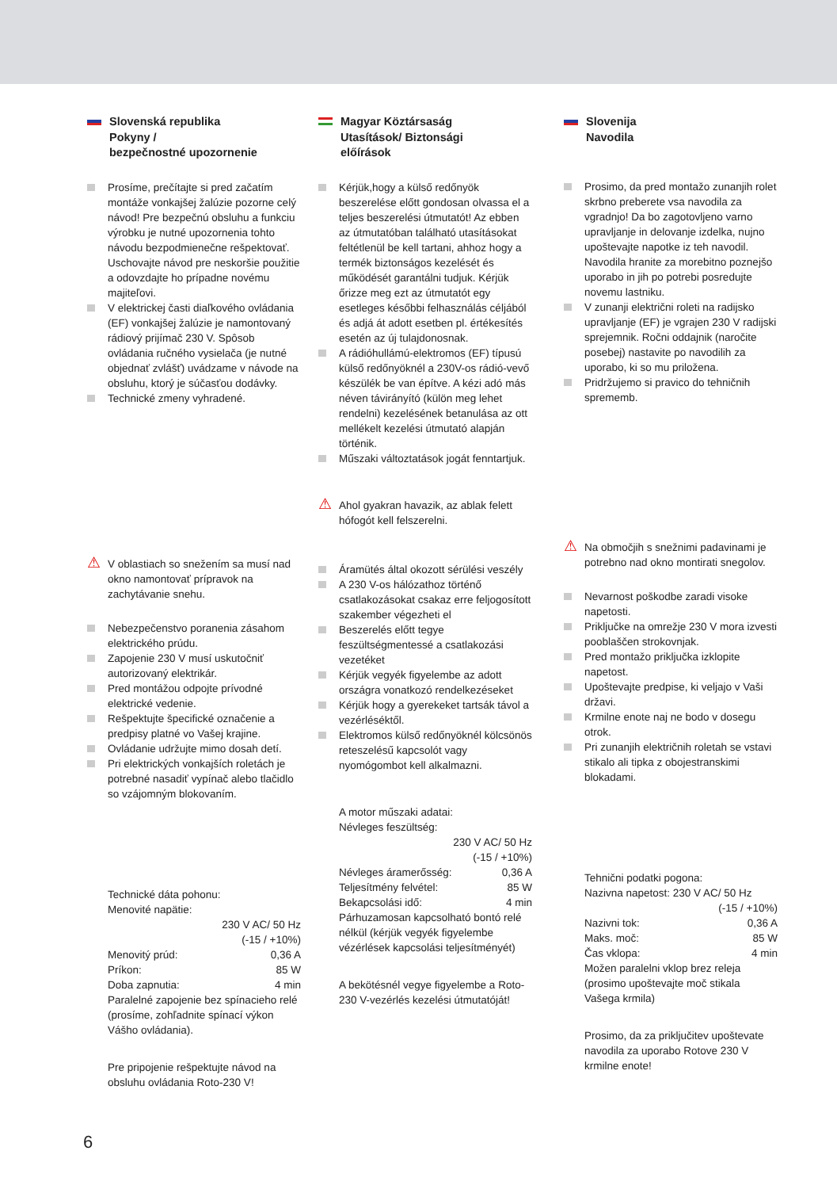Slovenská republika
Pokyny /
bezpečnostné upozornenie
Prosíme, prečítajte si pred začatím montáže vonkajšej žalúzie pozorne celý návod! Pre bezpečnú obsluhu a funkciu výrobku je nutné upozornenia tohto návodu bezpodmienečne rešpektovať. Uschovajte návod pre neskoršie použitie a odovzdajte ho prípadne novému majiteľovi.
V elektrickej časti diaľkového ovládania (EF) vonkajšej žalúzie je namontovaný rádiový prijímač 230 V. Spôsob ovládania ručného vysielača (je nutné objednať zvlášť) uvádzame v návode na obsluhu, ktorý je súčasťou dodávky.
Technické zmeny vyhradené.
⚠ V oblastiach so snežením sa musí nad okno namontovať prípravok na zachytávanie snehu.
Nebezpečenstvo poranenia zásahom elektrického prúdu.
Zapojenie 230 V musí uskutočniť autorizovaný elektrikár.
Pred montážou odpojte prívodné elektrické vedenie.
Rešpektujte špecifické označenie a predpisy platné vo Vašej krajine.
Ovládanie udržujte mimo dosah detí.
Pri elektrických vonkajších roletách je potrebné nasadiť vypínač alebo tlačidlo so vzájomným blokovaním.
Technické dáta pohonu:
Menovité napätie:
230 V AC/ 50 Hz
(-15 / +10%)
Menovitý prúd: 0,36 A
Príkon: 85 W
Doba zapnutia: 4 min
Paralelné zapojenie bez spínacieho relé (prosíme, zohľadnite spínací výkon Vášho ovládania).
Pre pripojenie rešpektujte návod na obsluhu ovládania Roto-230 V!
Magyar Köztársaság
Utasítások/ Biztonsági
előírások
Kérjük,hogy a külső redőnyök beszerelése előtt gondosan olvassa el a teljes beszerelési útmutatót! Az ebben az útmutatóban található utasításokat feltétlenül be kell tartani, ahhoz hogy a termék biztonságos kezelését és működését garantálni tudjuk. Kérjük őrizze meg ezt az útmutatót egy esetleges későbbi felhasználás céljából és adjá át adott esetben pl. értékesítés esetén az új tulajdonosnak.
A rádióhullámú-elektromos (EF) típusú külső redőnyöknél a 230V-os rádió-vevő készülék be van építve. A kézi adó más néven távirányító (külön meg lehet rendelni) kezelésének betanulása az ott mellékelt kezelési útmutató alapján történik.
Műszaki változtatások jogát fenntartjuk.
⚠ Ahol gyakran havazik, az ablak felett hófogót kell felszerelni.
Áramütés által okozott sérülési veszély
A 230 V-os hálózathoz történő csatlakozásokat csakaz erre feljogosított szakember végezheti el
Beszerelés előtt tegye feszültségmentessé a csatlakozási vezetéket
Kérjük vegyék figyelembe az adott országra vonatkozó rendelkezéseket
Kérjük hogy a gyerekeket tartsák távol a vezérléséktől.
Elektromos külső redőnyöknél kölcsönös reteszelésű kapcsolót vagy nyomógombot kell alkalmazni.
A motor műszaki adatai:
Névleges feszültség:
230 V AC/ 50 Hz
(-15 / +10%)
Névleges áramerősség: 0,36 A
Teljesítmény felvétel: 85 W
Bekapcsolási idő: 4 min
Párhuzamosan kapcsolható bontó relé nélkül (kérjük vegyék figyelembe vézérlések kapcsolási teljesítményét)
A bekötésnél vegye figyelembe a Roto-230 V-vezérlés kezelési útmutatóját!
Slovenija
Navodila
Prosimo, da pred montažo zunanjih rolet skrbno preberete vsa navodila za vgradnjo! Da bo zagotovljeno varno upravljanje in delovanje izdelka, nujno upoštevajte napotke iz teh navodil. Navodila hranite za morebitno poznejšo uporabo in jih po potrebi posredujte novemu lastniku.
V zunanji električni roleti na radijsko upravljanje (EF) je vgrajen 230 V radijski sprejemnik. Ročni oddajnik (naročite posebej) nastavite po navodilih za uporabo, ki so mu priložena.
Pridržujemo si pravico do tehničnih sprememb.
⚠ Na območjih s snežnimi padavinami je potrebno nad okno montirati snegolov.
Nevarnost poškodbe zaradi visoke napetosti.
Priključke na omrežje 230 V mora izvesti pooblaščen strokovnjak.
Pred montažo priključka izklopite napetost.
Upoštevajte predpise, ki veljajo v Vaši državi.
Krmilne enote naj ne bodo v dosegu otrok.
Pri zunanjih električnih roletah se vstavi stikalo ali tipka z obojestranskimi blokadami.
Tehnični podatki pogona:
Nazivna napetost: 230 V AC/ 50 Hz
(-15 / +10%)
Nazivni tok: 0,36 A
Maks. moč: 85 W
Čas vklopa: 4 min
Možen paralelni vklop brez releja (prosimo upoštevajte moč stikala Vašega krmila)
Prosimo, da za priključitev upoštevate navodila za uporabo Rotove 230 V krmilne enote!
6